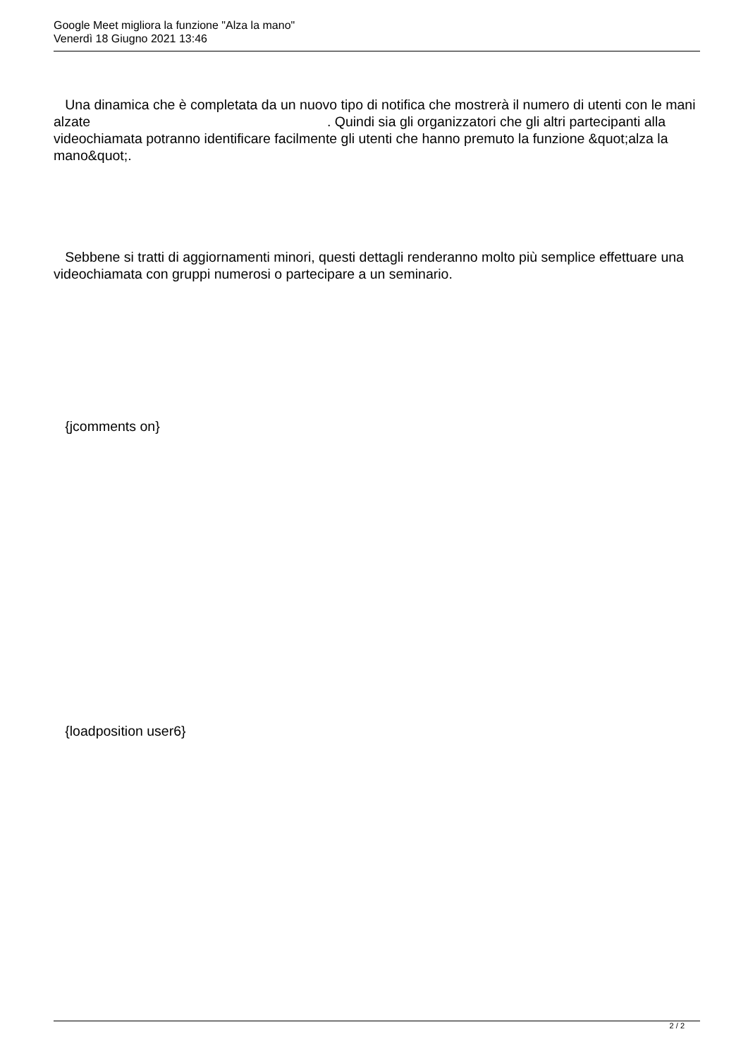Google Meet migliora la funzione "Alza la mano"
Venerdì 18 Giugno 2021 13:46
Una dinamica che è completata da un nuovo tipo di notifica che mostrerà il numero di utenti con le mani alzate . Quindi sia gli organizzatori che gli altri partecipanti alla videochiamata potranno identificare facilmente gli utenti che hanno premuto la funzione &quot;alza la mano&quot;.
Sebbene si tratti di aggiornamenti minori, questi dettagli renderanno molto più semplice effettuare una videochiamata con gruppi numerosi o partecipare a un seminario.
{jcomments on}
{loadposition user6}
2 / 2